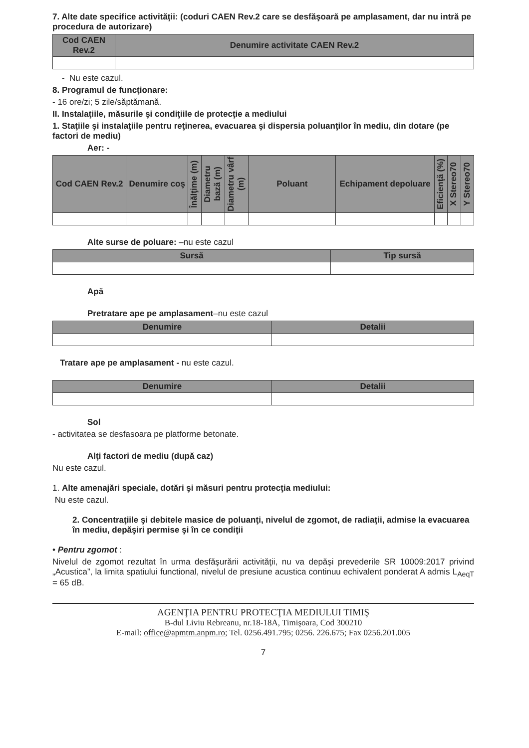7. Alte date specifice activităţii: (coduri CAEN Rev.2 care se desfăşoară pe amplasament, dar nu intră pe procedura de autorizare)
| Cod CAEN Rev.2 | Denumire activitate CAEN Rev.2 |
| --- | --- |
- Nu este cazul.
8. Programul de funcţionare:
- 16 ore/zi; 5 zile/săptămană.
II. Instalaţiile, măsurile şi condiţiile de protecţie a mediului
1. Staţiile şi instalaţiile pentru reţinerea, evacuarea şi dispersia poluanţilor în mediu, din dotare (pe factori de mediu)
Aer: -
| Cod CAEN Rev.2 | Denumire coş | Înălţime (m) | Diametru bază (m) | Diametru vârf (m) | Poluant | Echipament depoluare | Eficienţă (%) | X Stereo70 | Y Stereo70 |
| --- | --- | --- | --- | --- | --- | --- | --- | --- | --- |
Alte surse de poluare: –nu este cazul
| Sursă | Tip sursă |
| --- | --- |
Apă
Pretratare ape pe amplasament–nu este cazul
| Denumire | Detalii |
| --- | --- |
Tratare ape pe amplasament - nu este cazul.
| Denumire | Detalii |
| --- | --- |
Sol
- activitatea se desfasoara pe platforme betonate.
Alţi factori de mediu (după caz)
Nu este cazul.
1. Alte amenajări speciale, dotări şi măsuri pentru protecţia mediului:
Nu este cazul.
2. Concentraţiile şi debitele masice de poluanţi, nivelul de zgomot, de radiaţii, admise la evacuarea în mediu, depăşiri permise şi în ce condiţii
• Pentru zgomot :
Nivelul de zgomot rezultat în urma desfăşurării activităţii, nu va depăşi prevederile SR 10009:2017 privind „Acustica”, la limita spatiului functional, nivelul de presiune acustica continuu echivalent ponderat A admis L<sub>AeqT</sub> = 65 dB.
AGENŢIA PENTRU PROTECŢIA MEDIULUI TIMIŞ
B-dul Liviu Rebreanu, nr.18-18A, Timişoara, Cod 300210
E-mail: office@apmtm.anpm.ro; Tel. 0256.491.795; 0256. 226.675; Fax 0256.201.005
7